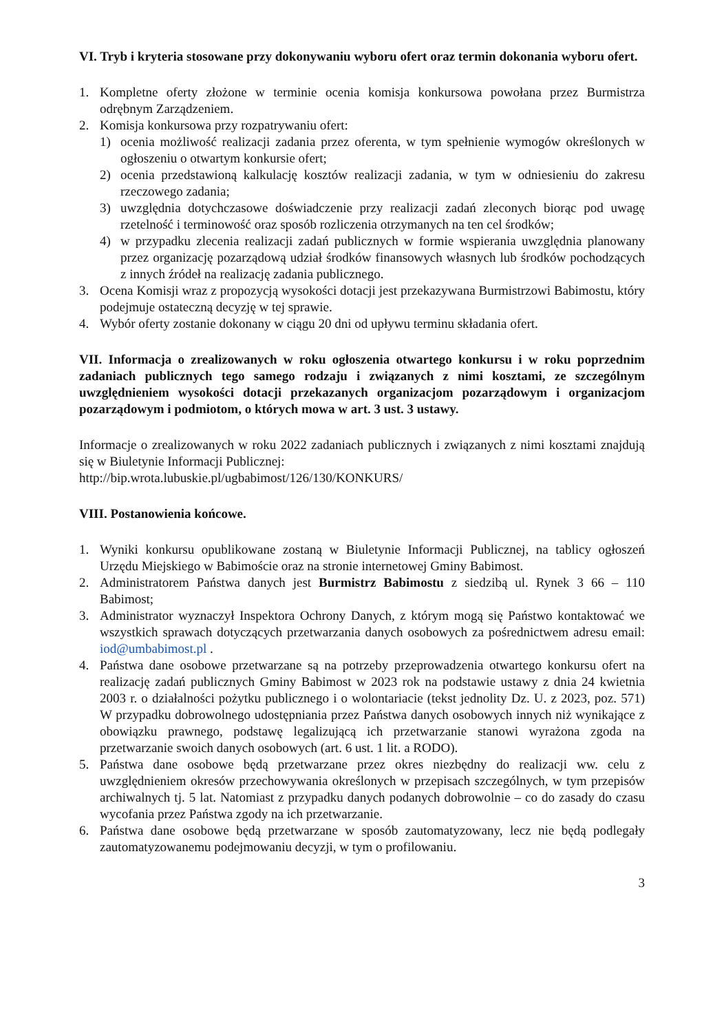VI. Tryb i kryteria stosowane przy dokonywaniu wyboru ofert oraz termin dokonania wyboru ofert.
1. Kompletne oferty złożone w terminie ocenia komisja konkursowa powołana przez Burmistrza odrębnym Zarządzeniem.
2. Komisja konkursowa przy rozpatrywaniu ofert:
1) ocenia możliwość realizacji zadania przez oferenta, w tym spełnienie wymogów określonych w ogłoszeniu o otwartym konkursie ofert;
2) ocenia przedstawioną kalkulację kosztów realizacji zadania, w tym w odniesieniu do zakresu rzeczowego zadania;
3) uwzględnia dotychczasowe doświadczenie przy realizacji zadań zleconych biorąc pod uwagę rzetelność i terminowość oraz sposób rozliczenia otrzymanych na ten cel środków;
4) w przypadku zlecenia realizacji zadań publicznych w formie wspierania uwzględnia planowany przez organizację pozarządową udział środków finansowych własnych lub środków pochodzących z innych źródeł na realizację zadania publicznego.
3. Ocena Komisji wraz z propozycją wysokości dotacji jest przekazywana Burmistrzowi Babimostu, który podejmuje ostateczną decyzję w tej sprawie.
4. Wybór oferty zostanie dokonany w ciągu 20 dni od upływu terminu składania ofert.
VII. Informacja o zrealizowanych w roku ogłoszenia otwartego konkursu i w roku poprzednim zadaniach publicznych tego samego rodzaju i związanych z nimi kosztami, ze szczególnym uwzględnieniem wysokości dotacji przekazanych organizacjom pozarządowym i organizacjom pozarządowym i podmiotom, o których mowa w art. 3 ust. 3 ustawy.
Informacje o zrealizowanych w roku 2022 zadaniach publicznych i związanych z nimi kosztami znajdują się w Biuletynie Informacji Publicznej:
http://bip.wrota.lubuskie.pl/ugbabimost/126/130/KONKURS/
VIII. Postanowienia końcowe.
1. Wyniki konkursu opublikowane zostaną w Biuletynie Informacji Publicznej, na tablicy ogłoszeń Urzędu Miejskiego w Babimoście oraz na stronie internetowej Gminy Babimost.
2. Administratorem Państwa danych jest Burmistrz Babimostu z siedzibą ul. Rynek 3 66 – 110 Babimost;
3. Administrator wyznaczył Inspektora Ochrony Danych, z którym mogą się Państwo kontaktować we wszystkich sprawach dotyczących przetwarzania danych osobowych za pośrednictwem adresu email: iod@umbabimost.pl .
4. Państwa dane osobowe przetwarzane są na potrzeby przeprowadzenia otwartego konkursu ofert na realizację zadań publicznych Gminy Babimost w 2023 rok na podstawie ustawy z dnia 24 kwietnia 2003 r. o działalności pożytku publicznego i o wolontariacie (tekst jednolity Dz. U. z 2023, poz. 571) W przypadku dobrowolnego udostępniania przez Państwa danych osobowych innych niż wynikające z obowiązku prawnego, podstawę legalizującą ich przetwarzanie stanowi wyrażona zgoda na przetwarzanie swoich danych osobowych (art. 6 ust. 1 lit. a RODO).
5. Państwa dane osobowe będą przetwarzane przez okres niezbędny do realizacji ww. celu z uwzględnieniem okresów przechowywania określonych w przepisach szczególnych, w tym przepisów archiwalnych tj. 5 lat. Natomiast z przypadku danych podanych dobrowolnie – co do zasady do czasu wycofania przez Państwa zgody na ich przetwarzanie.
6. Państwa dane osobowe będą przetwarzane w sposób zautomatyzowany, lecz nie będą podlegały zautomatyzowanemu podejmowaniu decyzji, w tym o profilowaniu.
3